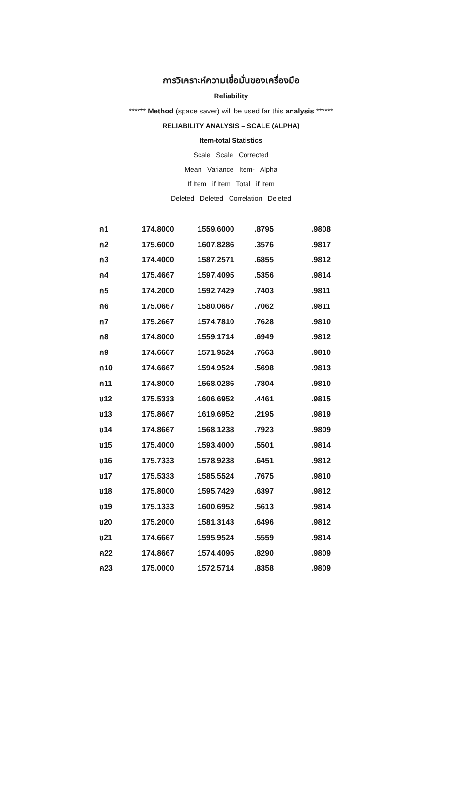การวิเคราะห์ความเชื่อมั่นของเครื่องมือ
Reliability
****** Method (space saver) will be used far this analysis ******
RELIABILITY ANALYSIS – SCALE (ALPHA)
Item-total Statistics
Scale Scale Corrected
Mean Variance Item- Alpha
If Item if Item Total if Item
Deleted Deleted Correlation Deleted
| ก1 | 174.8000 | 1559.6000 | .8795 | .9808 |
| ก2 | 175.6000 | 1607.8286 | .3576 | .9817 |
| ก3 | 174.4000 | 1587.2571 | .6855 | .9812 |
| ก4 | 175.4667 | 1597.4095 | .5356 | .9814 |
| ก5 | 174.2000 | 1592.7429 | .7403 | .9811 |
| ก6 | 175.0667 | 1580.0667 | .7062 | .9811 |
| ก7 | 175.2667 | 1574.7810 | .7628 | .9810 |
| ก8 | 174.8000 | 1559.1714 | .6949 | .9812 |
| ก9 | 174.6667 | 1571.9524 | .7663 | .9810 |
| ก10 | 174.6667 | 1594.9524 | .5698 | .9813 |
| ก11 | 174.8000 | 1568.0286 | .7804 | .9810 |
| ข12 | 175.5333 | 1606.6952 | .4461 | .9815 |
| ข13 | 175.8667 | 1619.6952 | .2195 | .9819 |
| ข14 | 174.8667 | 1568.1238 | .7923 | .9809 |
| ข15 | 175.4000 | 1593.4000 | .5501 | .9814 |
| ข16 | 175.7333 | 1578.9238 | .6451 | .9812 |
| ข17 | 175.5333 | 1585.5524 | .7675 | .9810 |
| ข18 | 175.8000 | 1595.7429 | .6397 | .9812 |
| ข19 | 175.1333 | 1600.6952 | .5613 | .9814 |
| ข20 | 175.2000 | 1581.3143 | .6496 | .9812 |
| ข21 | 174.6667 | 1595.9524 | .5559 | .9814 |
| ค22 | 174.8667 | 1574.4095 | .8290 | .9809 |
| ค23 | 175.0000 | 1572.5714 | .8358 | .9809 |